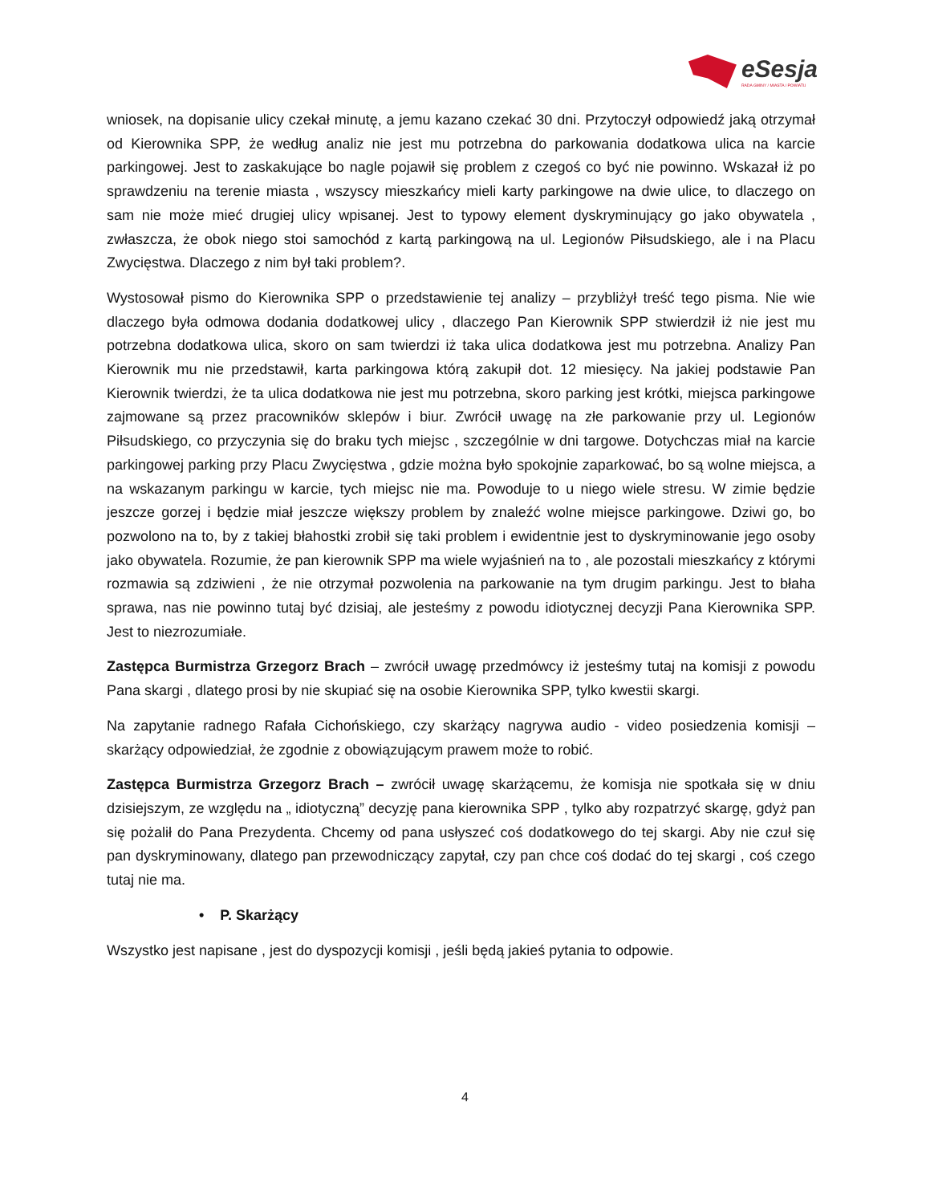eSesja
RADA GMINY / MIASTA / POWIATU
wniosek, na dopisanie ulicy czekał minutę, a jemu kazano czekać 30 dni. Przytoczył odpowiedź jaką otrzymał od Kierownika SPP, że według analiz nie jest mu potrzebna do parkowania dodatkowa ulica na karcie parkingowej. Jest to zaskakujące bo nagle pojawił się problem z czegoś co być nie powinno. Wskazał iż po sprawdzeniu na terenie miasta , wszyscy mieszkańcy mieli karty parkingowe na dwie ulice, to dlaczego on sam nie może mieć drugiej ulicy wpisanej. Jest to typowy element dyskryminujący go jako obywatela , zwłaszcza, że obok niego stoi samochód z kartą parkingową na ul. Legionów Piłsudskiego, ale i na Placu Zwycięstwa. Dlaczego z nim był taki problem?.
Wystosował pismo do Kierownika SPP o przedstawienie tej analizy – przybliżył treść tego pisma. Nie wie dlaczego była odmowa dodania dodatkowej ulicy , dlaczego Pan Kierownik SPP stwierdził iż nie jest mu potrzebna dodatkowa ulica, skoro on sam twierdzi iż taka ulica dodatkowa jest mu potrzebna. Analizy Pan Kierownik mu nie przedstawił, karta parkingowa którą zakupił dot. 12 miesięcy. Na jakiej podstawie Pan Kierownik twierdzi, że ta ulica dodatkowa nie jest mu potrzebna, skoro parking jest krótki, miejsca parkingowe zajmowane są przez pracowników sklepów i biur. Zwrócił uwagę na złe parkowanie przy ul. Legionów Piłsudskiego, co przyczynia się do braku tych miejsc , szczególnie w dni targowe. Dotychczas miał na karcie parkingowej parking przy Placu Zwycięstwa , gdzie można było spokojnie zaparkować, bo są wolne miejsca, a na wskazanym parkingu w karcie, tych miejsc nie ma. Powoduje to u niego wiele stresu. W zimie będzie jeszcze gorzej i będzie miał jeszcze większy problem by znaleźć wolne miejsce parkingowe. Dziwi go, bo pozwolono na to, by z takiej błahostki zrobił się taki problem i ewidentnie jest to dyskryminowanie jego osoby jako obywatela. Rozumie, że pan kierownik SPP ma wiele wyjaśnień na to , ale pozostali mieszkańcy z którymi rozmawia są zdziwieni , że nie otrzymał pozwolenia na parkowanie na tym drugim parkingu. Jest to błaha sprawa, nas nie powinno tutaj być dzisiaj, ale jesteśmy z powodu idiotycznej decyzji Pana Kierownika SPP. Jest to niezrozumiałe.
Zastępca Burmistrza Grzegorz Brach – zwrócił uwagę przedmówcy iż jesteśmy tutaj na komisji z powodu Pana skargi , dlatego prosi by nie skupiać się na osobie Kierownika SPP, tylko kwestii skargi.
Na zapytanie radnego Rafała Cichońskiego, czy skarżący nagrywa audio - video posiedzenia komisji – skarżący odpowiedział, że zgodnie z obowiązującym prawem może to robić.
Zastępca Burmistrza Grzegorz Brach – zwrócił uwagę skarżącemu, że komisja nie spotkała się w dniu dzisiejszym, ze względu na „ idiotyczną” decyzję pana kierownika SPP , tylko aby rozpatrzyć skargę, gdyż pan się pożalił do Pana Prezydenta. Chcemy od pana usłyszeć coś dodatkowego do tej skargi. Aby nie czuł się pan dyskryminowany, dlatego pan przewodniczący zapytał, czy pan chce coś dodać do tej skargi , coś czego tutaj nie ma.
• P. Skarżący
Wszystko jest napisane , jest do dyspozycji komisji , jeśli będą jakieś pytania to odpowie.
4